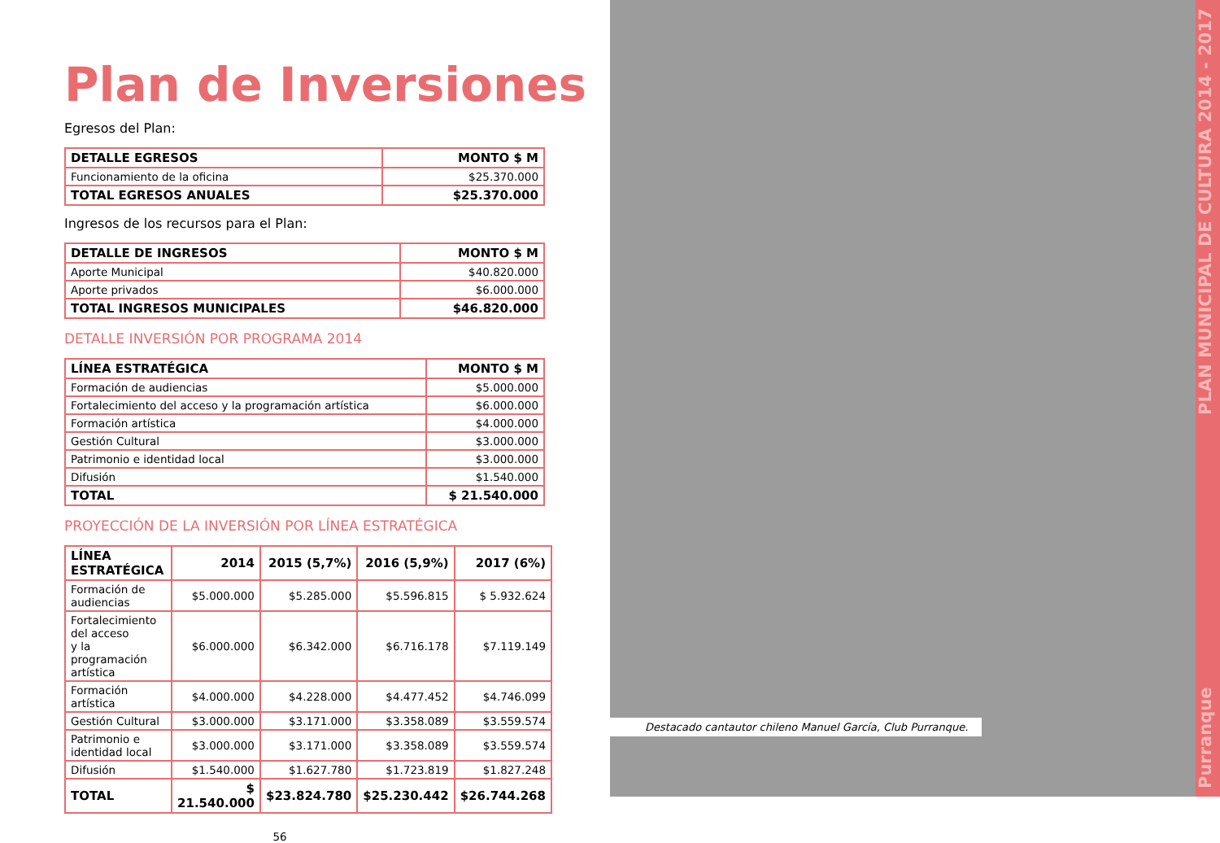Plan de Inversiones
Egresos del Plan:
| DETALLE EGRESOS | MONTO $ M |
| --- | --- |
| Funcionamiento de la oficina | $25.370.000 |
| TOTAL EGRESOS ANUALES | $25.370.000 |
Ingresos de los recursos para el Plan:
| DETALLE DE INGRESOS | MONTO $ M |
| --- | --- |
| Aporte Municipal | $40.820.000 |
| Aporte privados | $6.000.000 |
| TOTAL INGRESOS MUNICIPALES | $46.820.000 |
DETALLE INVERSIÓN POR PROGRAMA 2014
| LÍNEA ESTRATÉGICA | MONTO $ M |
| --- | --- |
| Formación de audiencias | $5.000.000 |
| Fortalecimiento del acceso y la programación artística | $6.000.000 |
| Formación artística | $4.000.000 |
| Gestión Cultural | $3.000.000 |
| Patrimonio e identidad local | $3.000.000 |
| Difusión | $1.540.000 |
| TOTAL | $ 21.540.000 |
PROYECCIÓN DE LA INVERSIÓN POR LÍNEA ESTRATÉGICA
| LÍNEA ESTRATÉGICA | 2014 | 2015 (5,7%) | 2016 (5,9%) | 2017 (6%) |
| --- | --- | --- | --- | --- |
| Formación de audiencias | $5.000.000 | $5.285.000 | $5.596.815 | $ 5.932.624 |
| Fortalecimiento del acceso y la programación artística | $6.000.000 | $6.342.000 | $6.716.178 | $7.119.149 |
| Formación artística | $4.000.000 | $4.228.000 | $4.477.452 | $4.746.099 |
| Gestión Cultural | $3.000.000 | $3.171.000 | $3.358.089 | $3.559.574 |
| Patrimonio e identidad local | $3.000.000 | $3.171.000 | $3.358.089 | $3.559.574 |
| Difusión | $1.540.000 | $1.627.780 | $1.723.819 | $1.827.248 |
| TOTAL | $ 21.540.000 | $23.824.780 | $25.230.442 | $26.744.268 |
56
Destacado cantautor chileno Manuel García, Club Purranque.
Purranque PLAN MUNICIPAL DE CULTURA 2014 - 2017